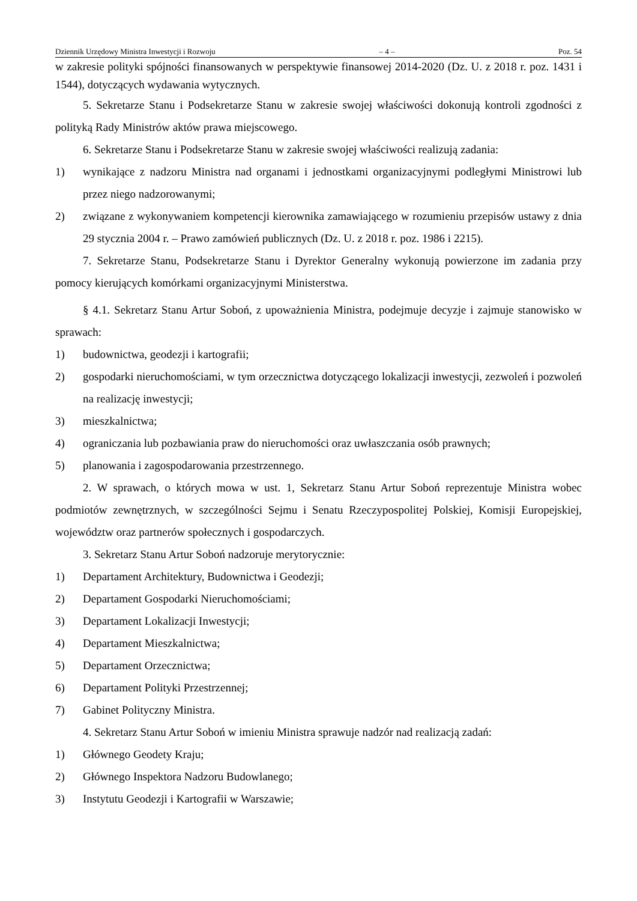Dziennik Urzędowy Ministra Inwestycji i Rozwoju – 4 – Poz. 54
w zakresie polityki spójności finansowanych w perspektywie finansowej 2014-2020 (Dz. U. z 2018 r. poz. 1431 i 1544), dotyczących wydawania wytycznych.
5. Sekretarze Stanu i Podsekretarze Stanu w zakresie swojej właściwości dokonują kontroli zgodności z polityką Rady Ministrów aktów prawa miejscowego.
6. Sekretarze Stanu i Podsekretarze Stanu w zakresie swojej właściwości realizują zadania:
1) wynikające z nadzoru Ministra nad organami i jednostkami organizacyjnymi podległymi Ministrowi lub przez niego nadzorowanymi;
2) związane z wykonywaniem kompetencji kierownika zamawiającego w rozumieniu przepisów ustawy z dnia 29 stycznia 2004 r. – Prawo zamówień publicznych (Dz. U. z 2018 r. poz. 1986 i 2215).
7. Sekretarze Stanu, Podsekretarze Stanu i Dyrektor Generalny wykonują powierzone im zadania przy pomocy kierujących komórkami organizacyjnymi Ministerstwa.
§ 4.1. Sekretarz Stanu Artur Soboń, z upoważnienia Ministra, podejmuje decyzje i zajmuje stanowisko w sprawach:
1) budownictwa, geodezji i kartografii;
2) gospodarki nieruchomościami, w tym orzecznictwa dotyczącego lokalizacji inwestycji, zezwoleń i pozwoleń na realizację inwestycji;
3) mieszkalnictwa;
4) ograniczania lub pozbawiania praw do nieruchomości oraz uwłaszczania osób prawnych;
5) planowania i zagospodarowania przestrzennego.
2. W sprawach, o których mowa w ust. 1, Sekretarz Stanu Artur Soboń reprezentuje Ministra wobec podmiotów zewnętrznych, w szczególności Sejmu i Senatu Rzeczypospolitej Polskiej, Komisji Europejskiej, województw oraz partnerów społecznych i gospodarczych.
3. Sekretarz Stanu Artur Soboń nadzoruje merytorycznie:
1) Departament Architektury, Budownictwa i Geodezji;
2) Departament Gospodarki Nieruchomościami;
3) Departament Lokalizacji Inwestycji;
4) Departament Mieszkalnictwa;
5) Departament Orzecznictwa;
6) Departament Polityki Przestrzennej;
7) Gabinet Polityczny Ministra.
4. Sekretarz Stanu Artur Soboń w imieniu Ministra sprawuje nadzór nad realizacją zadań:
1) Głównego Geodety Kraju;
2) Głównego Inspektora Nadzoru Budowlanego;
3) Instytutu Geodezji i Kartografii w Warszawie;